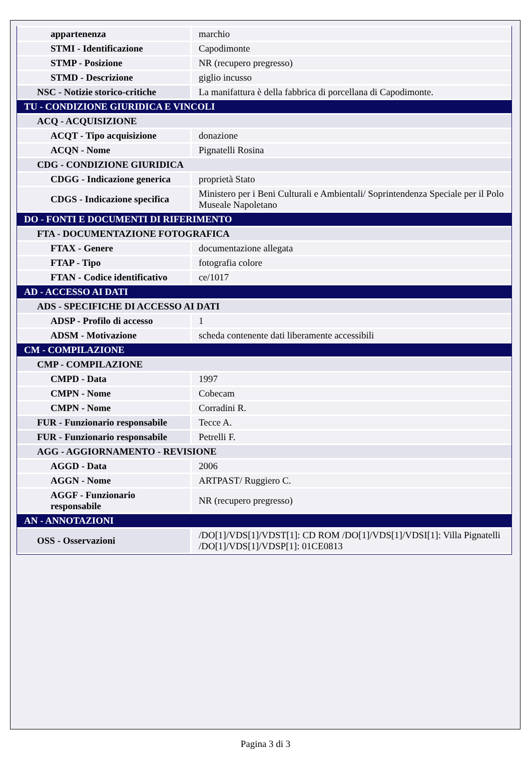| appartenenza | marchio |
| STMI - Identificazione | Capodimonte |
| STMP - Posizione | NR (recupero pregresso) |
| STMD - Descrizione | giglio incusso |
| NSC - Notizie storico-critiche | La manifattura è della fabbrica di porcellana di Capodimonte. |
| TU - CONDIZIONE GIURIDICA E VINCOLI | |
| ACQ - ACQUISIZIONE | |
| ACQT - Tipo acquisizione | donazione |
| ACQN - Nome | Pignatelli Rosina |
| CDG - CONDIZIONE GIURIDICA | |
| CDGG - Indicazione generica | proprietà Stato |
| CDGS - Indicazione specifica | Ministero per i Beni Culturali e Ambientali/ Soprintendenza Speciale per il Polo Museale Napoletano |
| DO - FONTI E DOCUMENTI DI RIFERIMENTO | |
| FTA - DOCUMENTAZIONE FOTOGRAFICA | |
| FTAX - Genere | documentazione allegata |
| FTAP - Tipo | fotografia colore |
| FTAN - Codice identificativo | ce/1017 |
| AD - ACCESSO AI DATI | |
| ADS - SPECIFICHE DI ACCESSO AI DATI | |
| ADSP - Profilo di accesso | 1 |
| ADSM - Motivazione | scheda contenente dati liberamente accessibili |
| CM - COMPILAZIONE | |
| CMP - COMPILAZIONE | |
| CMPD - Data | 1997 |
| CMPN - Nome | Cobecam |
| CMPN - Nome | Corradini R. |
| FUR - Funzionario responsabile | Tecce A. |
| FUR - Funzionario responsabile | Petrelli F. |
| AGG - AGGIORNAMENTO - REVISIONE | |
| AGGD - Data | 2006 |
| AGGN - Nome | ARTPAST/ Ruggiero C. |
| AGGF - Funzionario responsabile | NR (recupero pregresso) |
| AN - ANNOTAZIONI | |
| OSS - Osservazioni | /DO[1]/VDS[1]/VDST[1]: CD ROM /DO[1]/VDS[1]/VDSI[1]: Villa Pignatelli /DO[1]/VDS[1]/VDSP[1]: 01CE0813 |
Pagina 3 di 3